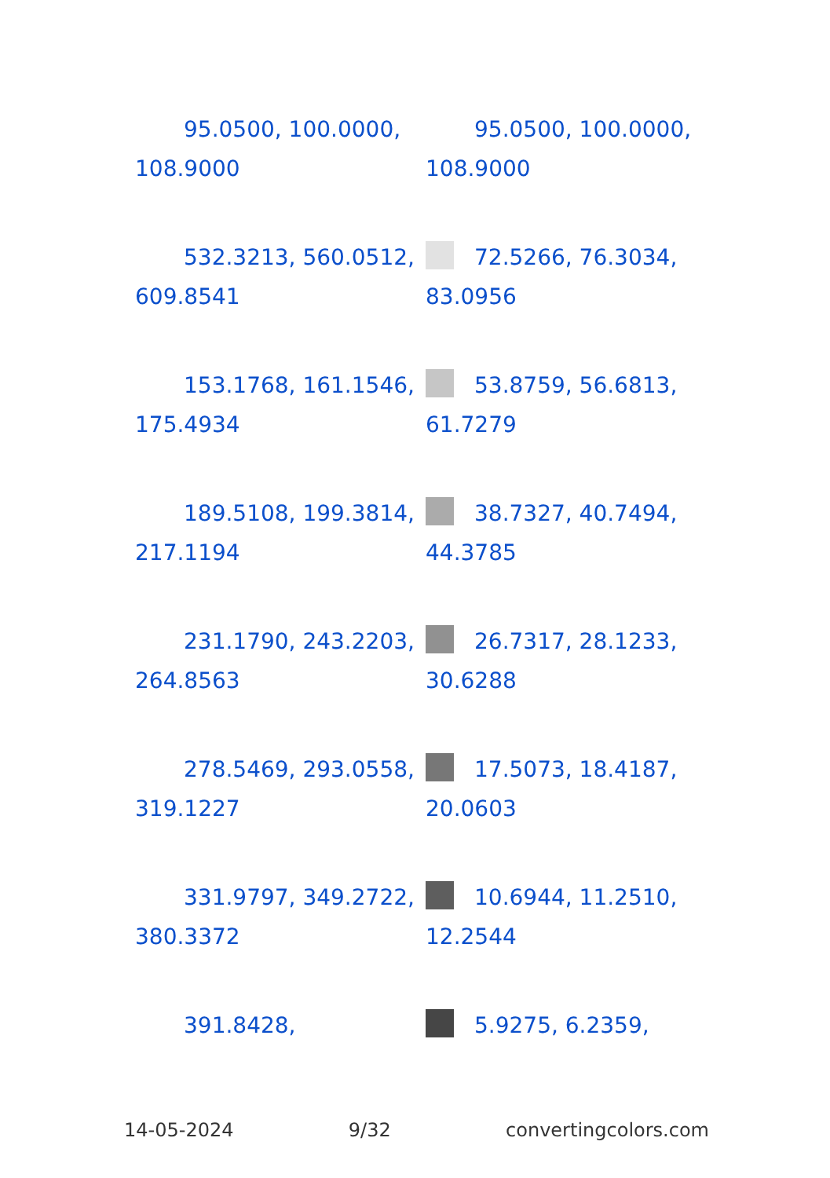| 95.0500, 100.0000, 108.9000 | 95.0500, 100.0000, 108.9000 |
| 532.3213, 560.0512, 609.8541 | 72.5266, 76.3034, 83.0956 |
| 153.1768, 161.1546, 175.4934 | 53.8759, 56.6813, 61.7279 |
| 189.5108, 199.3814, 217.1194 | 38.7327, 40.7494, 44.3785 |
| 231.1790, 243.2203, 264.8563 | 26.7317, 28.1233, 30.6288 |
| 278.5469, 293.0558, 319.1227 | 17.5073, 18.4187, 20.0603 |
| 331.9797, 349.2722, 380.3372 | 10.6944, 11.2510, 12.2544 |
| 391.8428, | 5.9275, 6.2359, |
14-05-2024 9/32 convertingcolors.com